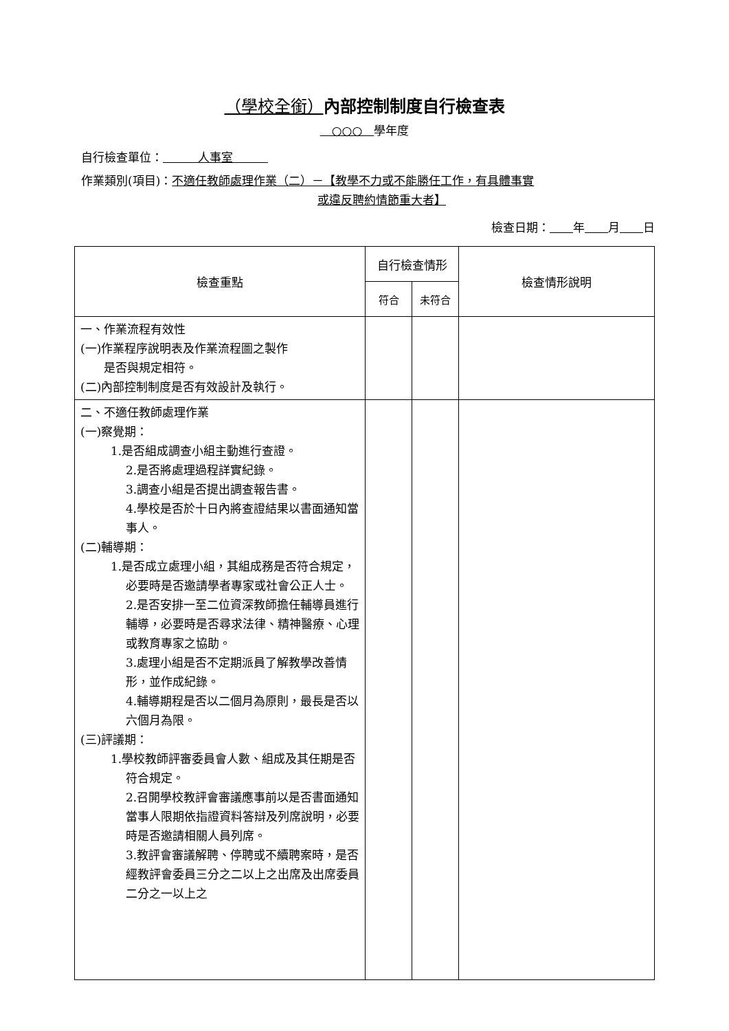（學校全銜）內部控制制度自行檢查表
　○○○　學年度
自行檢查單位：　　　人事室　　　
作業類別(項目)：不適任教師處理作業（二）－【教學不力或不能勝任工作，有具體事實
或違反聘約情節重大者】
檢查日期：　　 年　　 月　　 日
| 檢查重點 | 自行檢查情形 | | 檢查情形說明 |
| --- | --- | --- | --- |
| | 符合 | 未符合 | |
| 一、作業流程有效性 (一)作業程序說明表及作業流程圖之製作 是否與規定相符。 (二)內部控制制度是否有效設計及執行。 | | | |
| 二、不適任教師處理作業 (一)察覺期： 1.是否組成調查小組主動進行查證。 2.是否將處理過程詳實紀錄。 3.調查小組是否提出調查報告書。 4.學校是否於十日內將查證結果以書面通知當事人。 (二)輔導期： 1.是否成立處理小組，其組成務是否符合規定，必要時是否邀請學者專家或社會公正人士。 2.是否安排一至二位資深教師擔任輔導員進行輔導，必要時是否尋求法律、精神醫療、心理或教育專家之協助。 3.處理小組是否不定期派員了解教學改善情形，並作成紀錄。 4.輔導期程是否以二個月為原則，最長是否以六個月為限。 (三)評議期： 1.學校教師評審委員會人數、組成及其任期是否符合規定。 2.召開學校教評會審議應事前以是否書面通知當事人限期依指證資料答辯及列席說明，必要時是否邀請相關人員列席。 3.教評會審議解聘、停聘或不續聘案時，是否經教評會委員三分之二以上之出席及出席委員二分之一以上之 | | | |